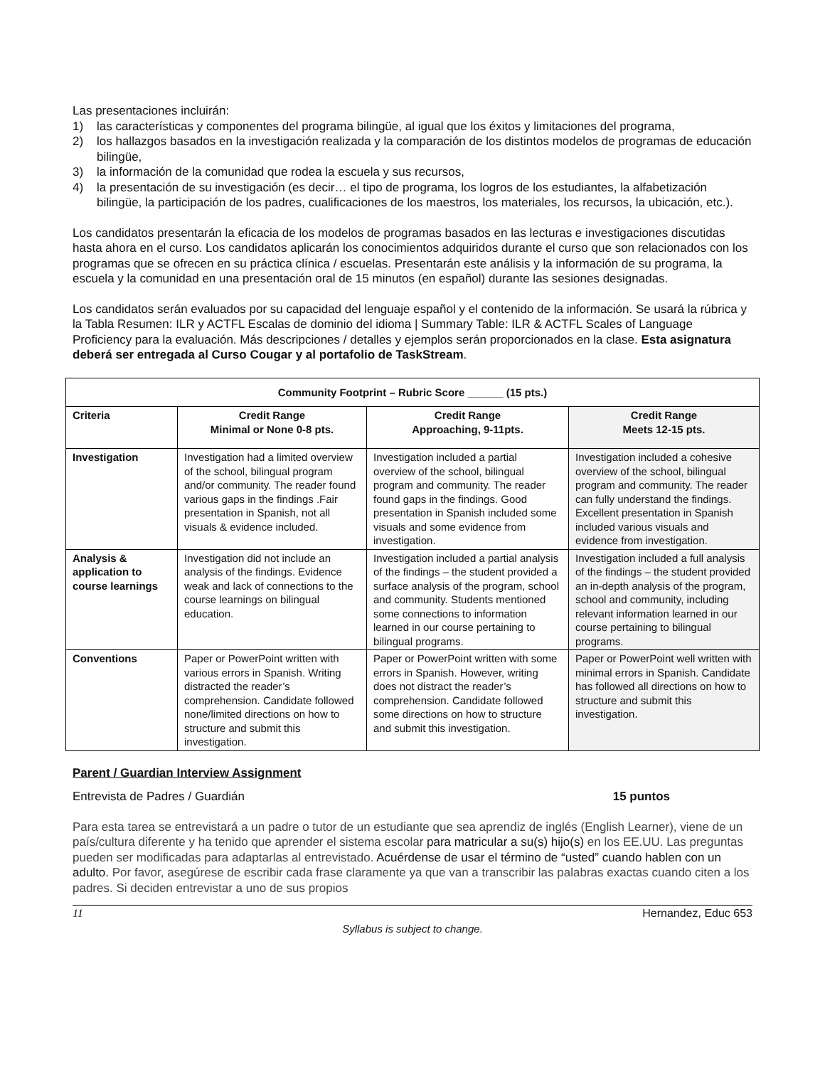Las presentaciones incluirán:
1) las características y componentes del programa bilingüe, al igual que los éxitos y limitaciones del programa,
2) los hallazgos basados en la investigación realizada y la comparación de los distintos modelos de programas de educación bilingüe,
3) la información de la comunidad que rodea la escuela y sus recursos,
4) la presentación de su investigación (es decir… el tipo de programa, los logros de los estudiantes, la alfabetización bilingüe, la participación de los padres, cualificaciones de los maestros, los materiales, los recursos, la ubicación, etc.).
Los candidatos presentarán la eficacia de los modelos de programas basados en las lecturas e investigaciones discutidas hasta ahora en el curso. Los candidatos aplicarán los conocimientos adquiridos durante el curso que son relacionados con los programas que se ofrecen en su práctica clínica / escuelas. Presentarán este análisis y la información de su programa, la escuela y la comunidad en una presentación oral de 15 minutos (en español) durante las sesiones designadas.
Los candidatos serán evaluados por su capacidad del lenguaje español y el contenido de la información. Se usará la rúbrica y la Tabla Resumen: ILR y ACTFL Escalas de dominio del idioma | Summary Table: ILR & ACTFL Scales of Language Proficiency para la evaluación. Más descripciones / detalles y ejemplos serán proporcionados en la clase. Esta asignatura deberá ser entregada al Curso Cougar y al portafolio de TaskStream.
| Community Footprint – Rubric Score ______ (15 pts.) | | | |
| --- | --- | --- | --- |
| Criteria | Credit Range Minimal or None 0-8 pts. | Credit Range Approaching, 9-11pts. | Credit Range Meets 12-15 pts. |
| Investigation | Investigation had a limited overview of the school, bilingual program and/or community. The reader found various gaps in the findings .Fair presentation in Spanish, not all visuals & evidence included. | Investigation included a partial overview of the school, bilingual program and community. The reader found gaps in the findings. Good presentation in Spanish included some visuals and some evidence from investigation. | Investigation included a cohesive overview of the school, bilingual program and community. The reader can fully understand the findings. Excellent presentation in Spanish included various visuals and evidence from investigation. |
| Analysis & application to course learnings | Investigation did not include an analysis of the findings. Evidence weak and lack of connections to the course learnings on bilingual education. | Investigation included a partial analysis of the findings – the student provided a surface analysis of the program, school and community. Students mentioned some connections to information learned in our course pertaining to bilingual programs. | Investigation included a full analysis of the findings – the student provided an in-depth analysis of the program, school and community, including relevant information learned in our course pertaining to bilingual programs. |
| Conventions | Paper or PowerPoint written with various errors in Spanish. Writing distracted the reader’s comprehension. Candidate followed none/limited directions on how to structure and submit this investigation. | Paper or PowerPoint written with some errors in Spanish. However, writing does not distract the reader’s comprehension. Candidate followed some directions on how to structure and submit this investigation. | Paper or PowerPoint well written with minimal errors in Spanish. Candidate has followed all directions on how to structure and submit this investigation. |
Parent / Guardian Interview Assignment
Entrevista de Padres / Guardián 15 puntos
Para esta tarea se entrevistará a un padre o tutor de un estudiante que sea aprendiz de inglés (English Learner), viene de un país/cultura diferente y ha tenido que aprender el sistema escolar para matricular a su(s) hijo(s) en los EE.UU. Las preguntas pueden ser modificadas para adaptarlas al entrevistado. Acuérdense de usar el término de “usted” cuando hablen con un adulto. Por favor, asegúrese de escribir cada frase claramente ya que van a transcribir las palabras exactas cuando citen a los padres. Si deciden entrevistar a uno de sus propios
11 Hernandez, Educ 653
Syllabus is subject to change.